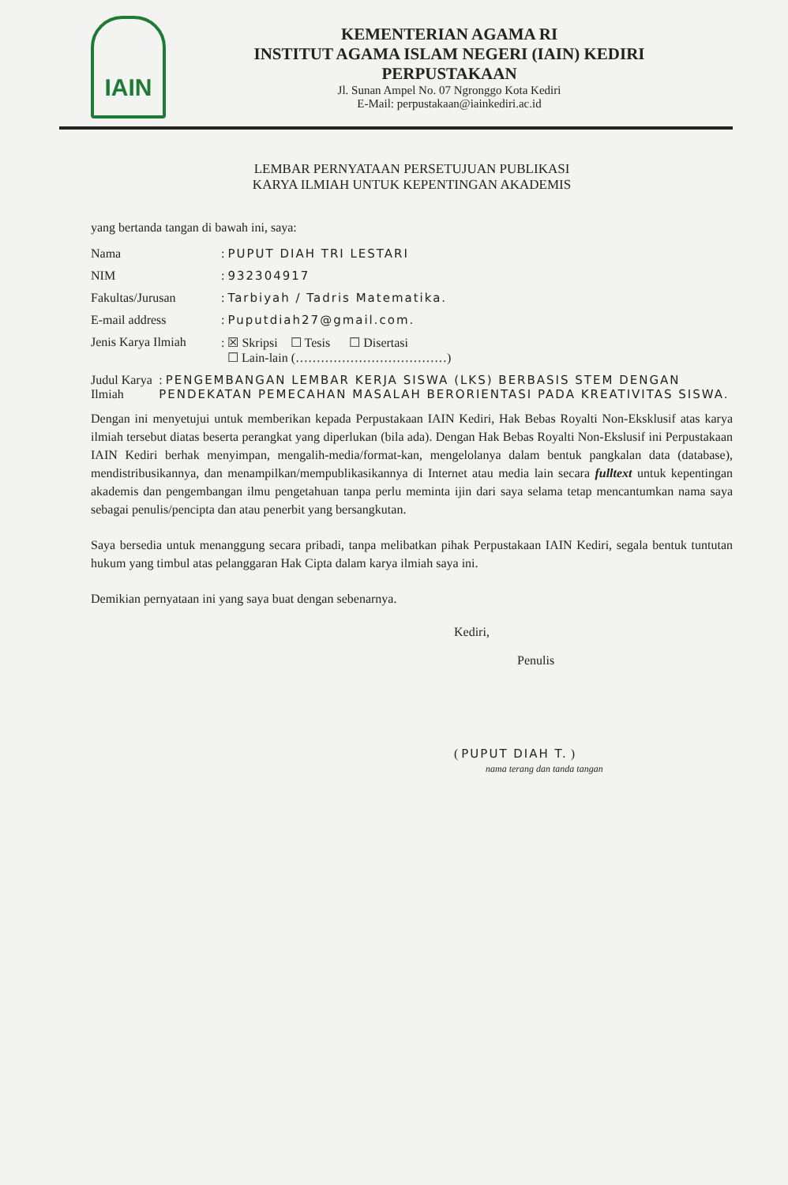IAIN
KEMENTERIAN AGAMA RI
INSTITUT AGAMA ISLAM NEGERI (IAIN) KEDIRI
PERPUSTAKAAN
Jl. Sunan Ampel No. 07 Ngronggo Kota Kediri
E-Mail: perpustakaan@iainkediri.ac.id
LEMBAR PERNYATAAN PERSETUJUAN PUBLIKASI
KARYA ILMIAH UNTUK KEPENTINGAN AKADEMIS
yang bertanda tangan di bawah ini, saya:
Nama: PUPUT DIAH TRI LESTARI
NIM: 932304917
Fakultas/Jurusan: Tarbiyah / Tadris Matematika.
E-mail address: Puputdiah27@gmail.com.
Jenis Karya Ilmiah: ☒ Skripsi ☐ Tesis ☐ Disertasi
☐ Lain-lain (………………………………)
Judul Karya Ilmiah: PENGEMBANGAN LEMBAR KERJA SISWA (LKS) BERBASIS STEM DENGAN PENDEKATAN PEMECAHAN MASALAH BERORIENTASI PADA KREATIVITAS SISWA.
Dengan ini menyetujui untuk memberikan kepada Perpustakaan IAIN Kediri, Hak Bebas Royalti Non-Eksklusif atas karya ilmiah tersebut diatas beserta perangkat yang diperlukan (bila ada). Dengan Hak Bebas Royalti Non-Ekslusif ini Perpustakaan IAIN Kediri berhak menyimpan, mengalih-media/format-kan, mengelolanya dalam bentuk pangkalan data (database), mendistribusikannya, dan menampilkan/mempublikasikannya di Internet atau media lain secara fulltext untuk kepentingan akademis dan pengembangan ilmu pengetahuan tanpa perlu meminta ijin dari saya selama tetap mencantumkan nama saya sebagai penulis/pencipta dan atau penerbit yang bersangkutan.
Saya bersedia untuk menanggung secara pribadi, tanpa melibatkan pihak Perpustakaan IAIN Kediri, segala bentuk tuntutan hukum yang timbul atas pelanggaran Hak Cipta dalam karya ilmiah saya ini.
Demikian pernyataan ini yang saya buat dengan sebenarnya.
Kediri,
Penulis
( PUPUT DIAH T. )
nama terang dan tanda tangan